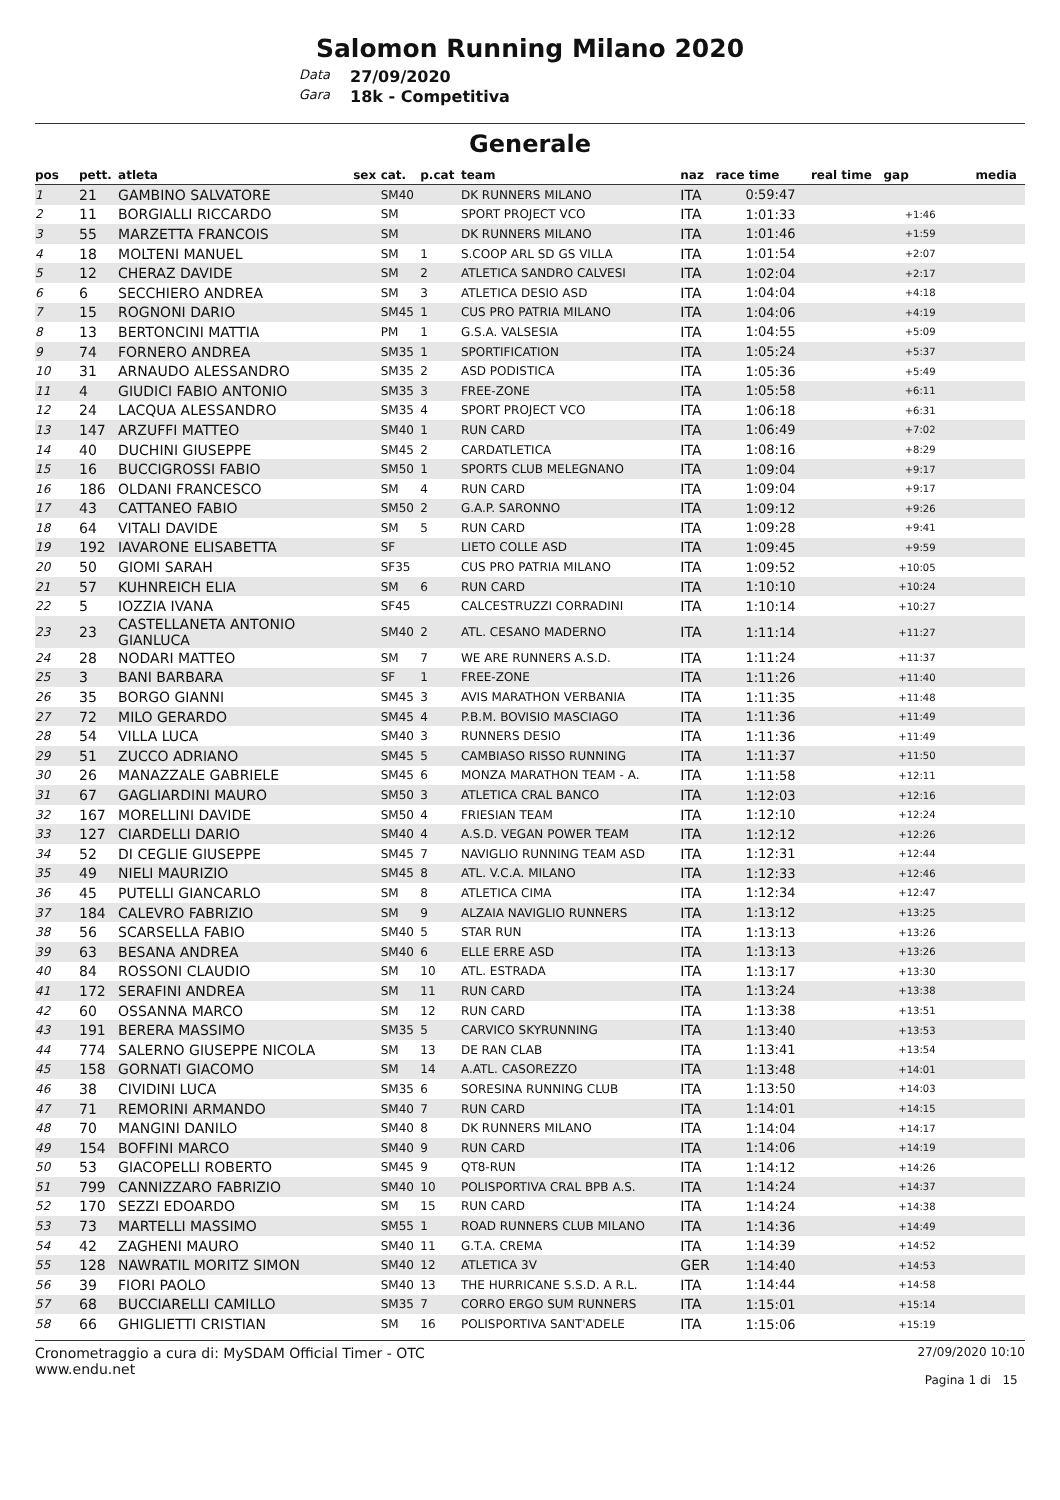Salomon Running Milano 2020
Data 27/09/2020
Gara 18k - Competitiva
Generale
| pos | pett. | atleta | sex | cat. | p.cat | team | naz | race time | real time | gap | media |
| --- | --- | --- | --- | --- | --- | --- | --- | --- | --- | --- | --- |
| 1 | 21 | GAMBINO SALVATORE | | SM40 | | DK RUNNERS MILANO | ITA | 0:59:47 | | | |
| 2 | 11 | BORGIALLI RICCARDO | | SM | | SPORT PROJECT VCO | ITA | 1:01:33 | | +1:46 | |
| 3 | 55 | MARZETTA FRANCOIS | | SM | | DK RUNNERS MILANO | ITA | 1:01:46 | | +1:59 | |
| 4 | 18 | MOLTENI MANUEL | | SM | 1 | S.COOP ARL SD GS VILLA | ITA | 1:01:54 | | +2:07 | |
| 5 | 12 | CHERAZ DAVIDE | | SM | 2 | ATLETICA SANDRO CALVESI | ITA | 1:02:04 | | +2:17 | |
| 6 | 6 | SECCHIERO ANDREA | | SM | 3 | ATLETICA DESIO ASD | ITA | 1:04:04 | | +4:18 | |
| 7 | 15 | ROGNONI DARIO | | SM45 | 1 | CUS PRO PATRIA MILANO | ITA | 1:04:06 | | +4:19 | |
| 8 | 13 | BERTONCINI MATTIA | | PM | 1 | G.S.A. VALSESIA | ITA | 1:04:55 | | +5:09 | |
| 9 | 74 | FORNERO ANDREA | | SM35 | 1 | SPORTIFICATION | ITA | 1:05:24 | | +5:37 | |
| 10 | 31 | ARNAUDO ALESSANDRO | | SM35 | 2 | ASD PODISTICA | ITA | 1:05:36 | | +5:49 | |
| 11 | 4 | GIUDICI FABIO ANTONIO | | SM35 | 3 | FREE-ZONE | ITA | 1:05:58 | | +6:11 | |
| 12 | 24 | LACQUA ALESSANDRO | | SM35 | 4 | SPORT PROJECT VCO | ITA | 1:06:18 | | +6:31 | |
| 13 | 147 | ARZUFFI MATTEO | | SM40 | 1 | RUN CARD | ITA | 1:06:49 | | +7:02 | |
| 14 | 40 | DUCHINI GIUSEPPE | | SM45 | 2 | CARDATLETICA | ITA | 1:08:16 | | +8:29 | |
| 15 | 16 | BUCCIGROSSI FABIO | | SM50 | 1 | SPORTS CLUB MELEGNANO | ITA | 1:09:04 | | +9:17 | |
| 16 | 186 | OLDANI FRANCESCO | | SM | 4 | RUN CARD | ITA | 1:09:04 | | +9:17 | |
| 17 | 43 | CATTANEO FABIO | | SM50 | 2 | G.A.P. SARONNO | ITA | 1:09:12 | | +9:26 | |
| 18 | 64 | VITALI DAVIDE | | SM | 5 | RUN CARD | ITA | 1:09:28 | | +9:41 | |
| 19 | 192 | IAVARONE ELISABETTA | | SF | | LIETO COLLE ASD | ITA | 1:09:45 | | +9:59 | |
| 20 | 50 | GIOMI SARAH | | SF35 | | CUS PRO PATRIA MILANO | ITA | 1:09:52 | | +10:05 | |
| 21 | 57 | KUHNREICH ELIA | | SM | 6 | RUN CARD | ITA | 1:10:10 | | +10:24 | |
| 22 | 5 | IOZZIA IVANA | | SF45 | | CALCESTRUZZI CORRADINI | ITA | 1:10:14 | | +10:27 | |
| 23 | 23 | CASTELLANETA ANTONIO GIANLUCA | | SM40 | 2 | ATL. CESANO MADERNO | ITA | 1:11:14 | | +11:27 | |
| 24 | 28 | NODARI MATTEO | | SM | 7 | WE ARE RUNNERS A.S.D. | ITA | 1:11:24 | | +11:37 | |
| 25 | 3 | BANI BARBARA | | SF | 1 | FREE-ZONE | ITA | 1:11:26 | | +11:40 | |
| 26 | 35 | BORGO GIANNI | | SM45 | 3 | AVIS MARATHON VERBANIA | ITA | 1:11:35 | | +11:48 | |
| 27 | 72 | MILO GERARDO | | SM45 | 4 | P.B.M. BOVISIO MASCIAGO | ITA | 1:11:36 | | +11:49 | |
| 28 | 54 | VILLA LUCA | | SM40 | 3 | RUNNERS DESIO | ITA | 1:11:36 | | +11:49 | |
| 29 | 51 | ZUCCO ADRIANO | | SM45 | 5 | CAMBIASO RISSO RUNNING | ITA | 1:11:37 | | +11:50 | |
| 30 | 26 | MANAZZALE GABRIELE | | SM45 | 6 | MONZA MARATHON TEAM - A. | ITA | 1:11:58 | | +12:11 | |
| 31 | 67 | GAGLIARDINI MAURO | | SM50 | 3 | ATLETICA CRAL BANCO | ITA | 1:12:03 | | +12:16 | |
| 32 | 167 | MORELLINI DAVIDE | | SM50 | 4 | FRIESIAN TEAM | ITA | 1:12:10 | | +12:24 | |
| 33 | 127 | CIARDELLI DARIO | | SM40 | 4 | A.S.D. VEGAN POWER TEAM | ITA | 1:12:12 | | +12:26 | |
| 34 | 52 | DI CEGLIE GIUSEPPE | | SM45 | 7 | NAVIGLIO RUNNING TEAM ASD | ITA | 1:12:31 | | +12:44 | |
| 35 | 49 | NIELI MAURIZIO | | SM45 | 8 | ATL. V.C.A. MILANO | ITA | 1:12:33 | | +12:46 | |
| 36 | 45 | PUTELLI GIANCARLO | | SM | 8 | ATLETICA CIMA | ITA | 1:12:34 | | +12:47 | |
| 37 | 184 | CALEVRO FABRIZIO | | SM | 9 | ALZAIA NAVIGLIO RUNNERS | ITA | 1:13:12 | | +13:25 | |
| 38 | 56 | SCARSELLA FABIO | | SM40 | 5 | STAR RUN | ITA | 1:13:13 | | +13:26 | |
| 39 | 63 | BESANA ANDREA | | SM40 | 6 | ELLE ERRE ASD | ITA | 1:13:13 | | +13:26 | |
| 40 | 84 | ROSSONI CLAUDIO | | SM | 10 | ATL. ESTRADA | ITA | 1:13:17 | | +13:30 | |
| 41 | 172 | SERAFINI ANDREA | | SM | 11 | RUN CARD | ITA | 1:13:24 | | +13:38 | |
| 42 | 60 | OSSANNA MARCO | | SM | 12 | RUN CARD | ITA | 1:13:38 | | +13:51 | |
| 43 | 191 | BERERA MASSIMO | | SM35 | 5 | CARVICO SKYRUNNING | ITA | 1:13:40 | | +13:53 | |
| 44 | 774 | SALERNO GIUSEPPE NICOLA | | SM | 13 | DE RAN CLAB | ITA | 1:13:41 | | +13:54 | |
| 45 | 158 | GORNATI GIACOMO | | SM | 14 | A.ATL. CASOREZZO | ITA | 1:13:48 | | +14:01 | |
| 46 | 38 | CIVIDINI LUCA | | SM35 | 6 | SORESINA RUNNING CLUB | ITA | 1:13:50 | | +14:03 | |
| 47 | 71 | REMORINI ARMANDO | | SM40 | 7 | RUN CARD | ITA | 1:14:01 | | +14:15 | |
| 48 | 70 | MANGINI DANILO | | SM40 | 8 | DK RUNNERS MILANO | ITA | 1:14:04 | | +14:17 | |
| 49 | 154 | BOFFINI MARCO | | SM40 | 9 | RUN CARD | ITA | 1:14:06 | | +14:19 | |
| 50 | 53 | GIACOPELLI ROBERTO | | SM45 | 9 | QT8-RUN | ITA | 1:14:12 | | +14:26 | |
| 51 | 799 | CANNIZZARO FABRIZIO | | SM40 | 10 | POLISPORTIVA CRAL BPB A.S. | ITA | 1:14:24 | | +14:37 | |
| 52 | 170 | SEZZI EDOARDO | | SM | 15 | RUN CARD | ITA | 1:14:24 | | +14:38 | |
| 53 | 73 | MARTELLI MASSIMO | | SM55 | 1 | ROAD RUNNERS CLUB MILANO | ITA | 1:14:36 | | +14:49 | |
| 54 | 42 | ZAGHENI MAURO | | SM40 | 11 | G.T.A. CREMA | ITA | 1:14:39 | | +14:52 | |
| 55 | 128 | NAWRATIL MORITZ SIMON | | SM40 | 12 | ATLETICA 3V | GER | 1:14:40 | | +14:53 | |
| 56 | 39 | FIORI PAOLO | | SM40 | 13 | THE HURRICANE S.S.D. A R.L. | ITA | 1:14:44 | | +14:58 | |
| 57 | 68 | BUCCIARELLI CAMILLO | | SM35 | 7 | CORRO ERGO SUM RUNNERS | ITA | 1:15:01 | | +15:14 | |
| 58 | 66 | GHIGLIETTI CRISTIAN | | SM | 16 | POLISPORTIVA SANT'ADELE | ITA | 1:15:06 | | +15:19 | |
Cronometraggio a cura di: MySDAM Official Timer - OTC
www.endu.net
27/09/2020 10:10
Pagina 1 di 15